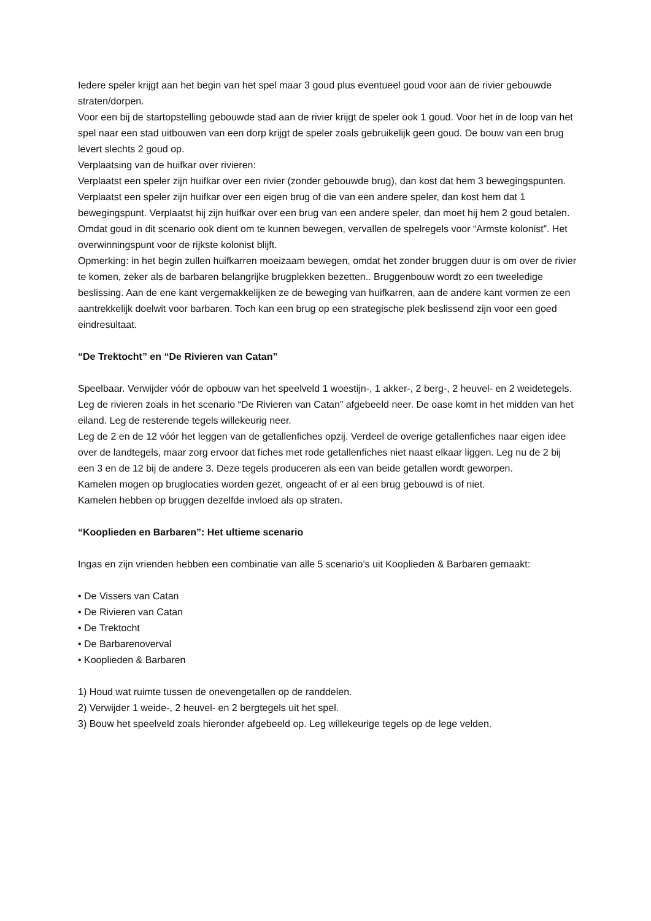Iedere speler krijgt aan het begin van het spel maar 3 goud plus eventueel goud voor aan de rivier gebouwde straten/dorpen.
Voor een bij de startopstelling gebouwde stad aan de rivier krijgt de speler ook 1 goud. Voor het in de loop van het spel naar een stad uitbouwen van een dorp krijgt de speler zoals gebruikelijk geen goud. De bouw van een brug levert slechts 2 goud op.
Verplaatsing van de huifkar over rivieren:
Verplaatst een speler zijn huifkar over een rivier (zonder gebouwde brug), dan kost dat hem 3 bewegingspunten.
Verplaatst een speler zijn huifkar over een eigen brug of die van een andere speler, dan kost hem dat 1 bewegingspunt. Verplaatst hij zijn huifkar over een brug van een andere speler, dan moet hij hem 2 goud betalen.
Omdat goud in dit scenario ook dient om te kunnen bewegen, vervallen de spelregels voor “Armste kolonist”. Het overwinningspunt voor de rijkste kolonist blijft.
Opmerking: in het begin zullen huifkarren moeizaam bewegen, omdat het zonder bruggen duur is om over de rivier te komen, zeker als de barbaren belangrijke brugplekken bezetten.. Bruggenbouw wordt zo een tweeledige beslissing. Aan de ene kant vergemakkelijken ze de beweging van huifkarren, aan de andere kant vormen ze een aantrekkelijk doelwit voor barbaren. Toch kan een brug op een strategische plek beslissend zijn voor een goed eindresultaat.
“De Trektocht” en “De Rivieren van Catan”
Speelbaar. Verwijder vóór de opbouw van het speelveld 1 woestijn-, 1 akker-, 2 berg-, 2 heuvel- en 2 weidetegels. Leg de rivieren zoals in het scenario “De Rivieren van Catan” afgebeeld neer. De oase komt in het midden van het eiland. Leg de resterende tegels willekeurig neer.
Leg de 2 en de 12 vóór het leggen van de getallenfiches opzij. Verdeel de overige getallenfiches naar eigen idee over de landtegels, maar zorg ervoor dat fiches met rode getallenfiches niet naast elkaar liggen. Leg nu de 2 bij een 3 en de 12 bij de andere 3. Deze tegels produceren als een van beide getallen wordt geworpen.
Kamelen mogen op bruglocaties worden gezet, ongeacht of er al een brug gebouwd is of niet.
Kamelen hebben op bruggen dezelfde invloed als op straten.
“Kooplieden en Barbaren”: Het ultieme scenario
Ingas en zijn vrienden hebben een combinatie van alle 5 scenario’s uit Kooplieden & Barbaren gemaakt:
• De Vissers van Catan
• De Rivieren van Catan
• De Trektocht
• De Barbarenoverval
• Kooplieden & Barbaren
1) Houd wat ruimte tussen de onevengetallen op de randdelen.
2) Verwijder 1 weide-, 2 heuvel- en 2 bergtegels uit het spel.
3) Bouw het speelveld zoals hieronder afgebeeld op. Leg willekeurige tegels op de lege velden.